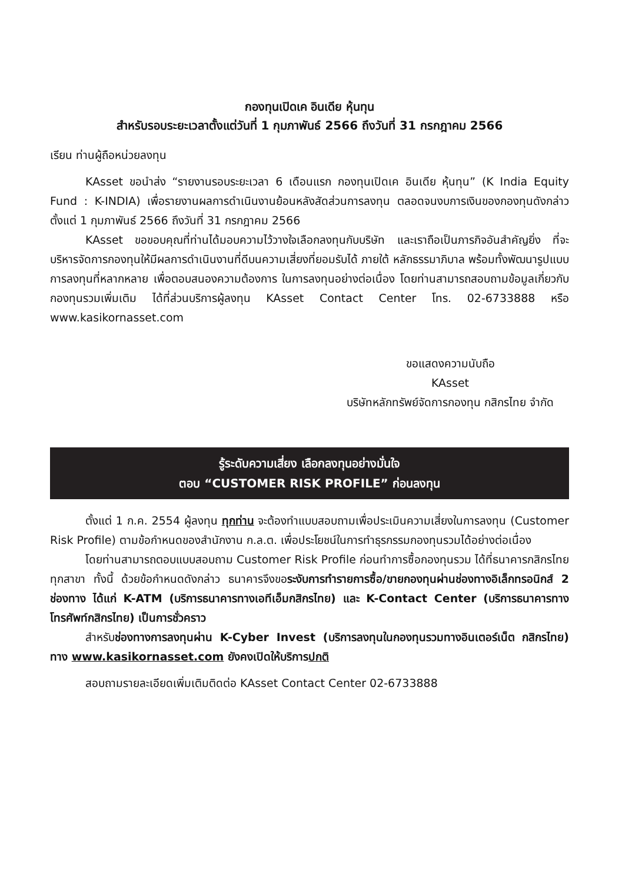กองทุนเปิดเค อินเดีย หุ้นทุน
สำหรับรอบระยะเวลาตั้งแต่วันที่ 1 กุมภาพันธ์ 2566 ถึงวันที่ 31 กรกฎาคม 2566
เรียน ท่านผู้ถือหน่วยลงทุน
KAsset ขอนำส่ง “รายงานรอบระยะเวลา 6 เดือนแรก กองทุนเปิดเค อินเดีย หุ้นทุน” (K India Equity Fund : K-INDIA) เพื่อรายงานผลการดำเนินงานย้อนหลังสัดส่วนการลงทุน ตลอดจนงบการเงินของกองทุนดังกล่าวตั้งแต่ 1 กุมภาพันธ์ 2566 ถึงวันที่ 31 กรกฎาคม 2566
KAsset ขอขอบคุณที่ท่านได้มอบความไว้วางใจเลือกลงทุนกับบริษัท และเราถือเป็นภารกิจอันสำคัญยิ่ง ที่จะบริหารจัดการกองทุนให้มีผลการดำเนินงานที่ดีบนความเสี่ยงที่ยอมรับได้ ภายใต้ หลักธรรมาภิบาล พร้อมทั้งพัฒนารูปแบบการลงทุนที่หลากหลาย เพื่อตอบสนองความต้องการ ในการลงทุนอย่างต่อเนื่อง โดยท่านสามารถสอบถามข้อมูลเกี่ยวกับกองทุนรวมเพิ่มเติม ได้ที่ส่วนบริการผู้ลงทุน KAsset Contact Center โทร. 02-6733888 หรือ www.kasikornasset.com
ขอแสดงความนับถือ
KAsset
บริษัทหลักทรัพย์จัดการกองทุน กสิกรไทย จำกัด
รู้ระดับความเสี่ยง เลือกลงทุนอย่างมั่นใจ
ตอบ “CUSTOMER RISK PROFILE” ก่อนลงทุน
ตั้งแต่ 1 ก.ค. 2554 ผู้ลงทุน ทุกท่าน จะต้องทำแบบสอบถามเพื่อประเมินความเสี่ยงในการลงทุน (Customer Risk Profile) ตามข้อกำหนดของสำนักงาน ก.ล.ต. เพื่อประโยชน์ในการทำธุรกรรมกองทุนรวมได้อย่างต่อเนื่อง
โดยท่านสามารถตอบแบบสอบถาม Customer Risk Profile ก่อนทำการซื้อกองทุนรวม ได้ที่ธนาคารกสิกรไทยทุกสาขา ทั้งนี้ ด้วยข้อกำหนดดังกล่าว ธนาคารจึงขอระงับการทำรายการซื้อ/ขายกองทุนผ่านช่องทางอิเล็กทรอนิกส์ 2 ช่องทาง ได้แก่ K-ATM (บริการธนาคารทางเอทีเอ็มกสิกรไทย) และ K-Contact Center (บริการธนาคารทางโทรศัพท์กสิกรไทย) เป็นการชั่วคราว
สำหรับช่องทางการลงทุนผ่าน K-Cyber Invest (บริการลงทุนในกองทุนรวมทางอินเตอร์เน็ต กสิกรไทย) ทาง www.kasikornasset.com ยังคงเปิดให้บริการปกติ
สอบถามรายละเอียดเพิ่มเติมติดต่อ KAsset Contact Center 02-6733888